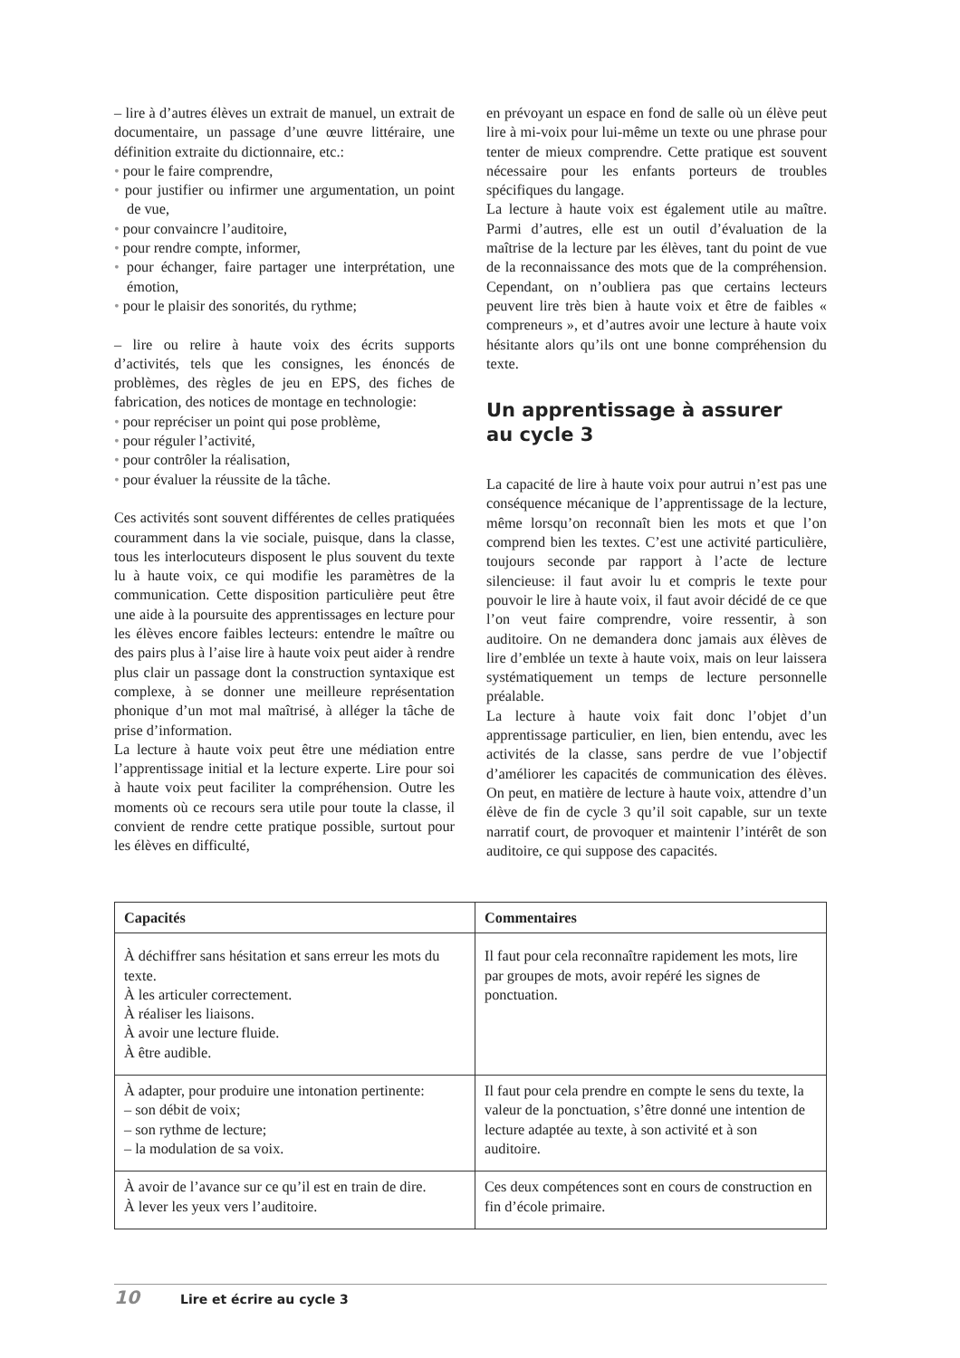– lire à d’autres élèves un extrait de manuel, un extrait de documentaire, un passage d’une œuvre littéraire, une définition extraite du dictionnaire, etc.:
• pour le faire comprendre,
• pour justifier ou infirmer une argumentation, un point de vue,
• pour convaincre l’auditoire,
• pour rendre compte, informer,
• pour échanger, faire partager une interprétation, une émotion,
• pour le plaisir des sonorités, du rythme;
– lire ou relire à haute voix des écrits supports d’activités, tels que les consignes, les énoncés de problèmes, des règles de jeu en EPS, des fiches de fabrication, des notices de montage en technologie:
• pour repréciser un point qui pose problème,
• pour réguler l’activité,
• pour contrôler la réalisation,
• pour évaluer la réussite de la tâche.
Ces activités sont souvent différentes de celles pratiquées couramment dans la vie sociale, puisque, dans la classe, tous les interlocuteurs disposent le plus souvent du texte lu à haute voix, ce qui modifie les paramètres de la communication. Cette disposition particulière peut être une aide à la poursuite des apprentissages en lecture pour les élèves encore faibles lecteurs: entendre le maître ou des pairs plus à l’aise lire à haute voix peut aider à rendre plus clair un passage dont la construction syntaxique est complexe, à se donner une meilleure représentation phonique d’un mot mal maîtrisé, à alléger la tâche de prise d’information.
La lecture à haute voix peut être une médiation entre l’apprentissage initial et la lecture experte. Lire pour soi à haute voix peut faciliter la compréhension. Outre les moments où ce recours sera utile pour toute la classe, il convient de rendre cette pratique possible, surtout pour les élèves en difficulté,
en prévoyant un espace en fond de salle où un élève peut lire à mi-voix pour lui-même un texte ou une phrase pour tenter de mieux comprendre. Cette pratique est souvent nécessaire pour les enfants porteurs de troubles spécifiques du langage.
La lecture à haute voix est également utile au maître. Parmi d’autres, elle est un outil d’évaluation de la maîtrise de la lecture par les élèves, tant du point de vue de la reconnaissance des mots que de la compréhension. Cependant, on n’oubliera pas que certains lecteurs peuvent lire très bien à haute voix et être de faibles « compreneurs », et d’autres avoir une lecture à haute voix hésitante alors qu’ils ont une bonne compréhension du texte.
Un apprentissage à assurer
au cycle 3
La capacité de lire à haute voix pour autrui n’est pas une conséquence mécanique de l’apprentissage de la lecture, même lorsqu’on reconnaît bien les mots et que l’on comprend bien les textes. C’est une activité particulière, toujours seconde par rapport à l’acte de lecture silencieuse: il faut avoir lu et compris le texte pour pouvoir le lire à haute voix, il faut avoir décidé de ce que l’on veut faire comprendre, voire ressentir, à son auditoire. On ne demandera donc jamais aux élèves de lire d’emblée un texte à haute voix, mais on leur laissera systématiquement un temps de lecture personnelle préalable.
La lecture à haute voix fait donc l’objet d’un apprentissage particulier, en lien, bien entendu, avec les activités de la classe, sans perdre de vue l’objectif d’améliorer les capacités de communication des élèves. On peut, en matière de lecture à haute voix, attendre d’un élève de fin de cycle 3 qu’il soit capable, sur un texte narratif court, de provoquer et maintenir l’intérêt de son auditoire, ce qui suppose des capacités.
| Capacités | Commentaires |
| --- | --- |
| À déchiffrer sans hésitation et sans erreur les mots du texte. À les articuler correctement. À réaliser les liaisons. À avoir une lecture fluide. À être audible. | Il faut pour cela reconnaître rapidement les mots, lire par groupes de mots, avoir repéré les signes de ponctuation. |
| À adapter, pour produire une intonation pertinente: – son débit de voix; – son rythme de lecture; – la modulation de sa voix. | Il faut pour cela prendre en compte le sens du texte, la valeur de la ponctuation, s’être donné une intention de lecture adaptée au texte, à son activité et à son auditoire. |
| À avoir de l’avance sur ce qu’il est en train de dire. À lever les yeux vers l’auditoire. | Ces deux compétences sont en cours de construction en fin d’école primaire. |
10 Lire et écrire au cycle 3